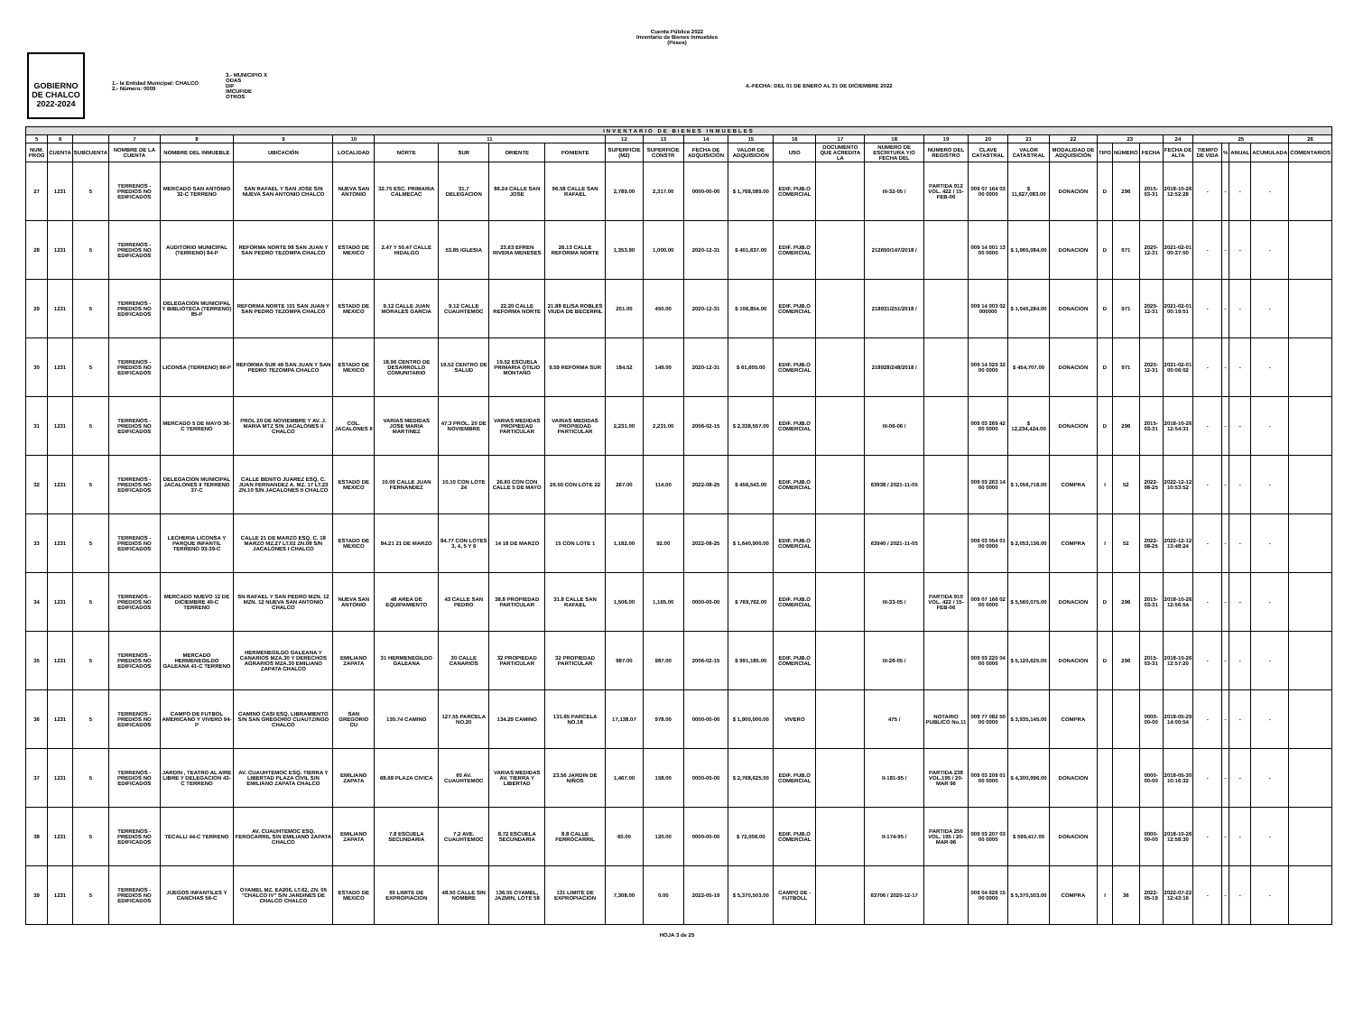Cuenta Pública 2022
Inventario de Bienes Inmuebles
(Pesos)
GOBIERNO DE CHALCO
2022-2024
1.- la Entidad Municipal: CHALCO
2.- Número: 0009
3.- MUNICIPIO X
ODAS
DIF
IMCUFIDE
OTROS
4.-FECHA: DEL 01 DE ENERO AL 31 DE DICIEMBRE 2022
| INVENTARIO DE BIENES INMUEBLES | | | | | | | | | | | | | | | | | | | | | | | | | | | | | | |
| --- | --- | --- | --- | --- | --- | --- | --- | --- | --- | --- | --- | --- | --- | --- | --- | --- | --- | --- | --- | --- | --- | --- | --- | --- | --- | --- | --- | --- | --- | --- |
| 5 | 6 | | 7 | 8 | 9 | 10 | 11 | | | | 12 | 13 | 14 | 15 | 16 | 17 | 18 | 19 | 20 | 21 | 22 | 23 | | | 24 | 25 | | | | 26 |
| NUM. PROG | CUENTA | SUBCUENTA | NOMBRE DE LA CUENTA | NOMBRE DEL INMUEBLE | UBICACIÓN | LOCALIDAD | NORTE | SUR | ORIENTE | PONIENTE | SUPERFICIE (M2) | SUPERFICIE CONSTR | FECHA DE ADQUISICIÓN | VALOR DE ADQUISICIÓN | USO | DOCUMENTO QUE ACREDITA LA | NÚMERO DE ESCRITURA Y/O FECHA DEL | NÚMERO DEL REGISTRO | CLAVE CATASTRAL | VALOR CATASTRAL | MODALIDAD DE ADQUISICIÓN | TIPO | NÚMERO | FECHA | FECHA DE ALTA | TIEMPO DE VIDA | % | ANUAL | ACUMULADA | COMENTARIOS |
| 27 | 1231 | 5 | TERRENOS - PREDIOS NO EDIFICADOS | MERCADO SAN ANTONIO 32-C TERRENO | SAN RAFAEL Y SAN JOSE S/N NUEVA SAN ANTONIO CHALCO | NUEVA SAN ANTONIO | 32.75 ESC. PRIMARIA CALMECAC | 31.7 DELEGACION | 86.24 CALLE SAN JOSE | 96.58 CALLE SAN RAFAEL | 2,789.00 | 2,317.00 | 0000-00-00 | $ 1,768,589.00 | EDIF. PUB.O COMERCIAL | | III-32-05 / | PARTIDA 912 VOL. 422 / 15-FEB-06 | 009 07 164 03 00 0000 | $ 11,627,083.00 | DONACION | D | 296 | 2015-03-31 | 2018-10-26 12:52:28 | - | - | - | - | |
| 28 | 1231 | 5 | TERRENOS - PREDIOS NO EDIFICADOS | AUDITORIO MUNICIPAL (TERRENO) 84-P | REFORMA NORTE 98 SAN JUAN Y SAN PEDRO TEZOMPA CHALCO | ESTADO DE MEXICO | 2.47 Y 50.47 CALLE HIDALGO | 53.85 IGLESIA | 23.63 EFREN RIVERA MENESES | 26.13 CALLE REFORMA NORTE | 1,353.90 | 1,000.00 | 2020-12-31 | $ 401,637.00 | EDIF. PUB.O COMERCIAL | | 212650/147/2018 / | | 009 14 001 13 00 0000 | $ 1,965,084.00 | DONACION | D | 971 | 2020-12-31 | 2021-02-01 00:37:50 | - | - | - | - | |
| 29 | 1231 | 5 | TERRENOS - PREDIOS NO EDIFICADOS | DELEGACION MUNICIPAL Y BIBLIOTECA (TERRENO) 85-P | REFORMA NORTE 101 SAN JUAN Y SAN PEDRO TEZOMPA CHALCO | ESTADO DE MEXICO | 9.12 CALLE JUAN MORALES GARCIA | 9.12 CALLE CUAUHTEMOC | 22.20 CALLE REFORMA NORTE | 21.88 ELISA ROBLES VIUDA DE BECERRIL | 201.00 | 450.00 | 2020-12-31 | $ 106,854.00 | EDIF. PUB.O COMERCIAL | | 218931/251/2018 / | | 009 14 003 02 000000 | $ 1,045,284.00 | DONACION | D | 971 | 2020-12-31 | 2021-02-01 00:19:51 | - | - | - | - | |
| 30 | 1231 | 5 | TERRENOS - PREDIOS NO EDIFICADOS | LICONSA (TERRENO) 86-P | REFORMA SUR 49 SAN JUAN Y SAN PEDRO TEZOMPA CHALCO | ESTADO DE MEXICO | 18.96 CENTRO DE DESARROLLO COMUNITARIO | 19.52 CENTRO DE SALUD | 19.52 ESCUELA PRIMARIA OTILIO MONTAÑO | 9.59 REFORMA SUR | 184.52 | 149.00 | 2020-12-31 | $ 61,605.00 | EDIF. PUB.O COMERCIAL | | 218928/248/2018 / | | 009 14 029 32 00 0000 | $ 454,707.00 | DONACION | D | 971 | 2020-12-31 | 2021-02-01 00:06:02 | - | - | - | - | |
| 31 | 1231 | 5 | TERRENOS - PREDIOS NO EDIFICADOS | MERCADO 5 DE MAYO 36-C TERRENO | PROL 20 DE NOVIEMBRE Y AV. J. MARIA MTZ S/N JACALONES II CHALCO | COL. JACALONES II | VARIAS MEDIDAS JOSE MARIA MARTINEZ | 47.3 PROL. 20 DE NOVIEMBRE | VARIAS MEDIDAS PROPIEDAD PARTICULAR | VARIAS MEDIDAS PROPIEDAD PARTICULAR | 2,231.00 | 2,231.00 | 2006-02-15 | $ 2,338,557.00 | EDIF. PUB.O COMERCIAL | | III-06-06 / | | 009 03 269 42 00 0000 | $ 12,234,424.00 | DONACION | D | 296 | 2015-03-31 | 2018-10-26 12:54:31 | - | - | - | - | |
| 32 | 1231 | 5 | TERRENOS - PREDIOS NO EDIFICADOS | DELEGACION MUNICIPAL JACALONES II TERRENO 37-C | CALLE BENITO JUAREZ ESQ. C. JUAN FERNANDEZ A. MZ. 17 LT.23 ZN.10 S/N JACALONES II CHALCO | ESTADO DE MEXICO | 10.00 CALLE JUAN FERNANDEZ | 10.10 CON LOTE 24 | 26.60 CON CON CALLE 5 DE MAYO | 26.50 CON LOTE 22 | 267.00 | 114.00 | 2022-08-25 | $ 456,543.00 | EDIF. PUB.O COMERCIAL | | 63938 / 2021-11-05 | | 009 03 263 14 00 0000 | $ 1,056,718.00 | COMPRA | I | 52 | 2022-08-25 | 2022-12-12 10:53:52 | - | - | - | - | |
| 33 | 1231 | 5 | TERRENOS - PREDIOS NO EDIFICADOS | LECHERIA LICONSA Y PARQUE INFANTIL TERRENO 93-39-C | CALLE 21 DE MARZO ESQ. C. 18 MARZO MZ.27 LT.02 ZN.08 S/N JACALONES I CHALCO | ESTADO DE MEXICO | 84.21 21 DE MARZO | 84.77 CON LOTES 3, 4, 5 Y 6 | 14 18 DE MARZO | 15 CON LOTE 1 | 1,182.00 | 92.00 | 2022-08-25 | $ 1,640,900.00 | EDIF. PUB.O COMERCIAL | | 63940 / 2021-11-05 | | 009 03 054 01 00 0000 | $ 2,053,136.00 | COMPRA | I | 52 | 2022-08-25 | 2022-12-12 13:48:24 | - | - | - | - | |
| 34 | 1231 | 5 | TERRENOS - PREDIOS NO EDIFICADOS | MERCADO NUEVO 12 DE DICIEMBRE 40-C TERRENO | SN RAFAEL Y SAN PEDRO MZN. 12 MZN. 12 NUEVA SAN ANTONIO CHALCO | NUEVA SAN ANTONIO | 48 AREA DE EQUIPAMIENTO | 43 CALLE SAN PEDRO | 38.8 PROPIEDAD PARTICULAR | 31.8 CALLE SAN RAFAEL | 1,506.00 | 1,165.00 | 0000-00-00 | $ 769,762.00 | EDIF. PUB.O COMERCIAL | | III-33-05 / | PARTIDA 910 VOL. 422 / 15-FEB-06 | 009 07 166 02 00 0000 | $ 5,560,075.00 | DONACION | D | 296 | 2015-03-31 | 2018-10-26 12:56:54 | - | - | - | - | |
| 35 | 1231 | 5 | TERRENOS - PREDIOS NO EDIFICADOS | MERCADO HERMENEGILDO GALEANA 41-C TERRENO | HERMENEGILDO GALEANA Y CANARIOS MZA.30 Y DERECHOS AGRARIOS MZA.30 EMILIANO ZAPATA CHALCO | EMILIANO ZAPATA | 31 HERMENEGILDO GALEANA | 30 CALLE CANARIOS | 32 PROPIEDAD PARTICULAR | 32 PROPIEDAD PARTICULAR | 987.00 | 987.00 | 2006-02-15 | $ 991,185.00 | EDIF. PUB.O COMERCIAL | | III-26-05 / | | 009 03 220 04 00 0000 | $ 5,120,625.00 | DONACION | D | 296 | 2015-03-31 | 2018-10-26 12:57:20 | - | - | - | - | |
| 36 | 1231 | 5 | TERRENOS - PREDIOS NO EDIFICADOS | CAMPO DE FUTBOL AMERICANO Y VIVERO 94-P | CAMINO CASI ESQ. LIBRAMIENTO S/N SAN GREGORIO CUAUTZINGO CHALCO | SAN GREGORIO CU | 130.74 CAMINO | 127.55 PARCELA NO.20 | 134.29 CAMINO | 131.65 PARCELA NO.18 | 17,138.07 | 978.00 | 0000-00-00 | $ 1,900,000.00 | VIVERO | | 475 / | NOTARIO PUBLICO No.11 | 009 77 082 50 00 0000 | $ 3,935,145.00 | COMPRA | | | 0000-00-00 | 2018-05-29 14:00:54 | - | - | - | - | |
| 37 | 1231 | 5 | TERRENOS - PREDIOS NO EDIFICADOS | JARDIN , TEATRO AL AIRE LIBRE Y DELEGACION 43-C TERRENO | AV. CUAUHTEMOC ESQ. TIERRA Y LIBERTAD PLAZA CIVIL S/N EMILIANO ZAPATA CHALCO | EMILIANO ZAPATA | 68.68 PLAZA CIVICA | 60 AV. CUAUHTEMOC | VARIAS MEDIDAS AV. TIERRA Y LIBERTAD | 23.56 JARDIN DE NIÑOS | 1,467.00 | 158.00 | 0000-00-00 | $ 2,768,625.00 | EDIF. PUB.O COMERCIAL | | II-181-95 / | PARTIDA 238 VOL.195 / 20-MAR 96 | 009 03 209 01 00 0000 | $ 4,300,996.00 | DONACION | | | 0000-00-00 | 2018-05-30 10:16:32 | - | - | - | - | |
| 38 | 1231 | 5 | TERRENOS - PREDIOS NO EDIFICADOS | TECALLI 44-C TERRENO | AV. CUAUHTEMOC ESQ. FEROCARRIL S/N EMILIANO ZAPATA CHALCO | EMILIANO ZAPATA | 7.8 ESCUELA SECUNDARIA | 7.2 AVE. CUAUHTEMOC | 8.72 ESCUELA SECUNDARIA | 8.8 CALLE FERROCARRIL | 60.00 | 120.00 | 0000-00-00 | $ 72,006.00 | EDIF. PUB.O COMERCIAL | | II-174-95 / | PARTIDA 250 VOL. 195 / 20-MAR-96 | 009 03 207 03 00 0000 | $ 599,417.00 | DONACION | | | 0000-00-00 | 2018-10-26 12:58:30 | - | - | - | - | |
| 39 | 1231 | 5 | TERRENOS - PREDIOS NO EDIFICADOS | JUEGOS INFANTILES Y CANCHAS 56-C | OYAMEL MZ. EA206, LT.62, ZN. 05 "CHALCO IV" S/N JARDINES DE CHALCO CHALCO | ESTADO DE MEXICO | 60 LIMITE DE EXPROPIACION | 48.50 CALLE SIN NOMBRE | 136.55 OYAMEL, JAZMIN, LOTE 58 | 131 LIMITE DE EXPROPIACION | 7,308.00 | 0.00 | 2022-05-19 | $ 5,370,503.00 | CAMPO DE - FUTBOLL | | 63706 / 2020-12-17 | | 009 04 626 15 00 0000 | $ 5,370,503.00 | COMPRA | I | 36 | 2022-05-19 | 2022-07-22 12:43:16 | - | - | - | - | |
HOJA 3 de 25